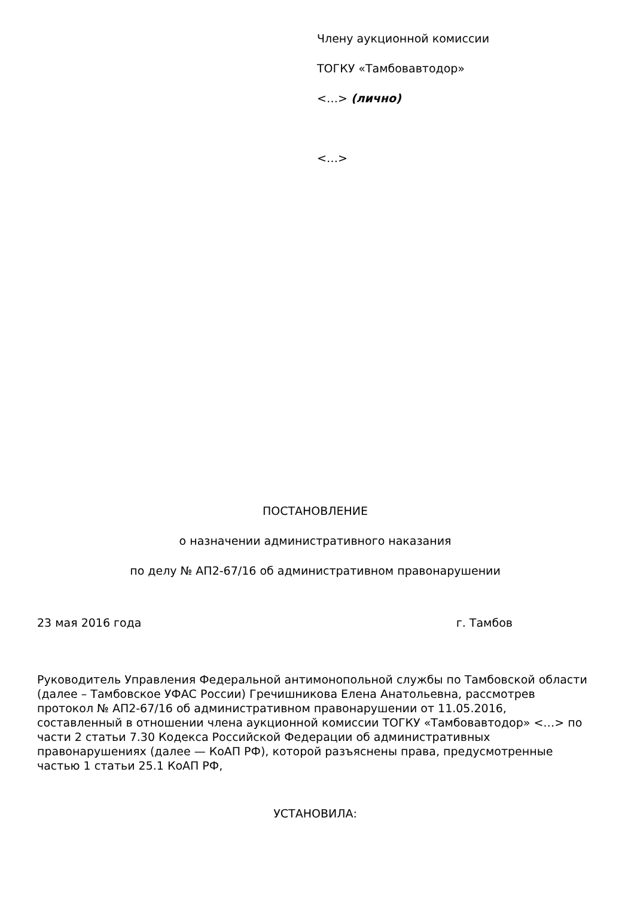Члену аукционной комиссии
ТОГКУ «Тамбовавтодор»
<…> (лично)
<…>
ПОСТАНОВЛЕНИЕ
о назначении административного наказания
по делу № АП2-67/16 об административном правонарушении
23 мая 2016 года г. Тамбов
Руководитель Управления Федеральной антимонопольной службы по Тамбовской области (далее – Тамбовское УФАС России) Гречишникова Елена Анатольевна, рассмотрев протокол № АП2-67/16 об административном правонарушении от 11.05.2016, составленный в отношении члена аукционной комиссии ТОГКУ «Тамбовавтодор» <…> по части 2 статьи 7.30 Кодекса Российской Федерации об административных правонарушениях (далее — КоАП РФ), которой разъяснены права, предусмотренные частью 1 статьи 25.1 КоАП РФ,
УСТАНОВИЛА: